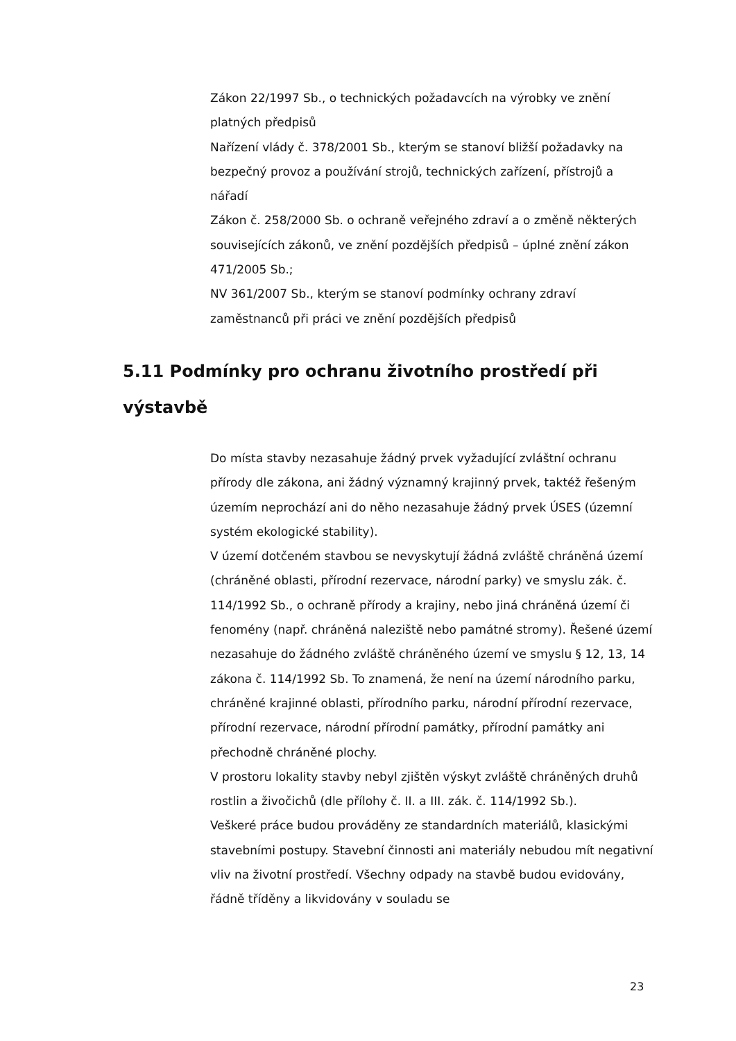Zákon 22/1997 Sb., o technických požadavcích na výrobky ve znění platných předpisů
Nařízení vlády č. 378/2001 Sb., kterým se stanoví bližší požadavky na bezpečný provoz a používání strojů, technických zařízení, přístrojů a nářadí
Zákon č. 258/2000 Sb. o ochraně veřejného zdraví a o změně některých souvisejících zákonů, ve znění pozdějších předpisů – úplné znění zákon 471/2005 Sb.;
NV 361/2007 Sb., kterým se stanoví podmínky ochrany zdraví zaměstnanců při práci ve znění pozdějších předpisů
5.11 Podmínky pro ochranu životního prostředí při výstavbě
Do místa stavby nezasahuje žádný prvek vyžadující zvláštní ochranu přírody dle zákona, ani žádný významný krajinný prvek, taktéž řešeným územím neprochází ani do něho nezasahuje žádný prvek ÚSES (územní systém ekologické stability).
V území dotčeném stavbou se nevyskytují žádná zvláště chráněná území (chráněné oblasti, přírodní rezervace, národní parky) ve smyslu zák. č. 114/1992 Sb., o ochraně přírody a krajiny, nebo jiná chráněná území či fenomény (např. chráněná naleziště nebo památné stromy). Řešené území nezasahuje do žádného zvláště chráněného území ve smyslu § 12, 13, 14 zákona č. 114/1992 Sb. To znamená, že není na území národního parku, chráněné krajinné oblasti, přírodního parku, národní přírodní rezervace, přírodní rezervace, národní přírodní památky, přírodní památky ani přechodně chráněné plochy.
V prostoru lokality stavby nebyl zjištěn výskyt zvláště chráněných druhů rostlin a živočichů (dle přílohy č. II. a III. zák. č. 114/1992 Sb.).
Veškeré práce budou prováděny ze standardních materiálů, klasickými stavebními postupy. Stavební činnosti ani materiály nebudou mít negativní vliv na životní prostředí. Všechny odpady na stavbě budou evidovány, řádně tříděny a likvidovány v souladu se
23